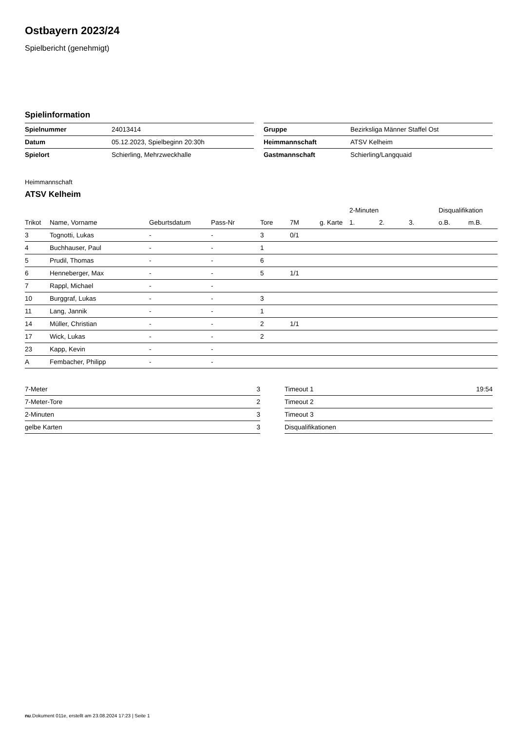Ostbayern 2023/24
Spielbericht (genehmigt)
Spielinformation
| Spielnummer | 24013414 |
| Datum | 05.12.2023, Spielbeginn 20:30h |
| Spielort | Schierling, Mehrzweckhalle |
| Gruppe | Bezirksliga Männer Staffel Ost |
| Heimmannschaft | ATSV Kelheim |
| Gastmannschaft | Schierling/Langquaid |
Heimmannschaft
ATSV Kelheim
| | | | | | | | 2-Minuten | | | Disqualifikation | |
| --- | --- | --- | --- | --- | --- | --- | --- | --- | --- | --- | --- |
| Trikot | Name, Vorname | Geburtsdatum | Pass-Nr | Tore | 7M | g. Karte | 1. | 2. | 3. | o.B. | m.B. |
| 3 | Tognotti, Lukas | - | - | 3 | 0/1 | | | | | | |
| 4 | Buchhauser, Paul | - | - | 1 | | | | | | | |
| 5 | Prudil, Thomas | - | - | 6 | | | | | | | |
| 6 | Henneberger, Max | - | - | 5 | 1/1 | | | | | | |
| 7 | Rappl, Michael | - | - | | | | | | | | |
| 10 | Burggraf, Lukas | - | - | 3 | | | | | | | |
| 11 | Lang, Jannik | - | - | 1 | | | | | | | |
| 14 | Müller, Christian | - | - | 2 | 1/1 | | | | | | |
| 17 | Wick, Lukas | - | - | 2 | | | | | | | |
| 23 | Kapp, Kevin | - | - | | | | | | | | |
| A | Fembacher, Philipp | - | - | | | | | | | | |
| 7-Meter | 3 |
| 7-Meter-Tore | 2 |
| 2-Minuten | 3 |
| gelbe Karten | 3 |
| Timeout 1 | 19:54 |
| Timeout 2 | |
| Timeout 3 | |
| Disqualifikationen | |
nu.Dokument 011e, erstellt am 23.08.2024 17:23 | Seite 1